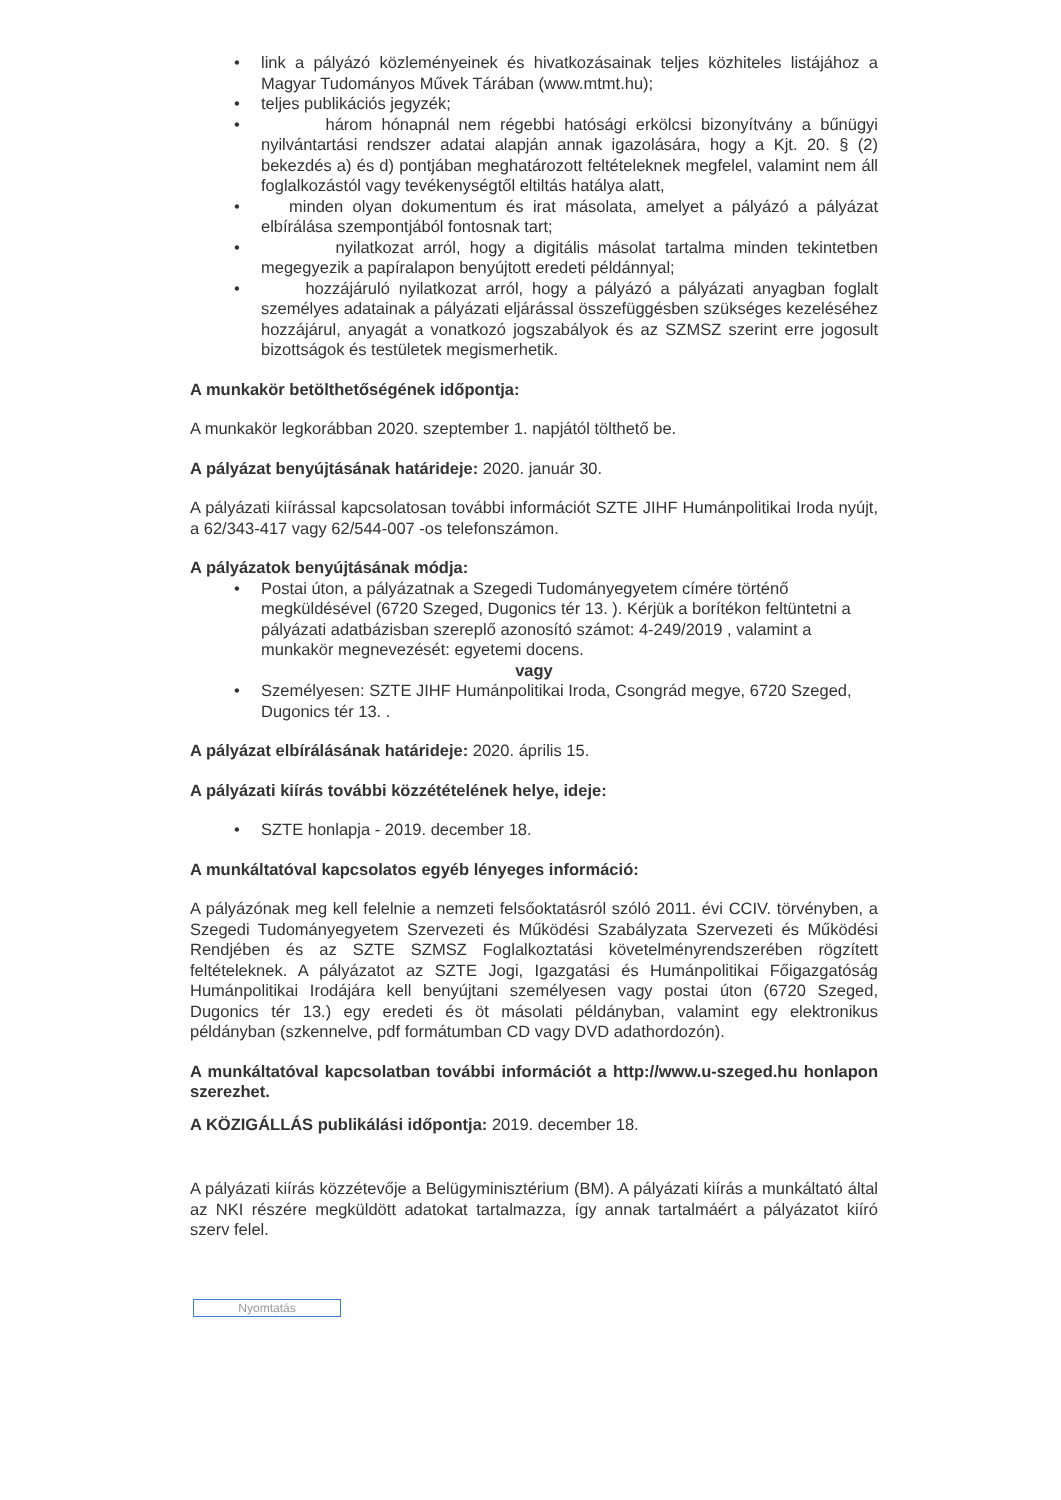• link a pályázó közleményeinek és hivatkozásainak teljes közhiteles listájához a Magyar Tudományos Művek Tárában (www.mtmt.hu);
• teljes publikációs jegyzék;
• három hónapnál nem régebbi hatósági erkölcsi bizonyítvány a bűnügyi nyilvántartási rendszer adatai alapján annak igazolására, hogy a Kjt. 20. § (2) bekezdés a) és d) pontjában meghatározott feltételeknek megfelel, valamint nem áll foglalkozástól vagy tevékenységtől eltiltás hatálya alatt,
• minden olyan dokumentum és irat másolata, amelyet a pályázó a pályázat elbírálása szempontjából fontosnak tart;
• nyilatkozat arról, hogy a digitális másolat tartalma minden tekintetben megegyezik a papíralapon benyújtott eredeti példánnyal;
• hozzájáruló nyilatkozat arról, hogy a pályázó a pályázati anyagban foglalt személyes adatainak a pályázati eljárással összefüggésben szükséges kezeléséhez hozzájárul, anyagát a vonatkozó jogszabályok és az SZMSZ szerint erre jogosult bizottságok és testületek megismerhetik.
A munkakör betölthetőségének időpontja:
A munkakör legkorábban 2020. szeptember 1. napjától tölthető be.
A pályázat benyújtásának határideje: 2020. január 30.
A pályázati kiírással kapcsolatosan további információt SZTE JIHF Humánpolitikai Iroda nyújt, a 62/343-417 vagy 62/544-007 -os telefonszámon.
A pályázatok benyújtásának módja:
• Postai úton, a pályázatnak a Szegedi Tudományegyetem címére történő megküldésével (6720 Szeged, Dugonics tér 13. ). Kérjük a borítékon feltüntetni a pályázati adatbázisban szereplő azonosító számot: 4-249/2019 , valamint a munkakör megnevezését: egyetemi docens.
vagy
• Személyesen: SZTE JIHF Humánpolitikai Iroda, Csongrád megye, 6720 Szeged, Dugonics tér 13. .
A pályázat elbírálásának határideje: 2020. április 15.
A pályázati kiírás további közzétételének helye, ideje:
• SZTE honlapja - 2019. december 18.
A munkáltatóval kapcsolatos egyéb lényeges információ:
A pályázónak meg kell felelnie a nemzeti felsőoktatásról szóló 2011. évi CCIV. törvényben, a Szegedi Tudományegyetem Szervezeti és Működési Szabályzata Szervezeti és Működési Rendjében és az SZTE SZMSZ Foglalkoztatási követelményrendszerében rögzített feltételeknek. A pályázatot az SZTE Jogi, Igazgatási és Humánpolitikai Főigazgatóság Humánpolitikai Irodájára kell benyújtani személyesen vagy postai úton (6720 Szeged, Dugonics tér 13.) egy eredeti és öt másolati példányban, valamint egy elektronikus példányban (szkennelve, pdf formátumban CD vagy DVD adathordozón).
A munkáltatóval kapcsolatban további információt a http://www.u-szeged.hu honlapon szerezhet.
A KÖZIGÁLLÁS publikálási időpontja: 2019. december 18.
A pályázati kiírás közzétevője a Belügyminisztérium (BM). A pályázati kiírás a munkáltató által az NKI részére megküldött adatokat tartalmazza, így annak tartalmáért a pályázatot kiíró szerv felel.
Nyomtatás